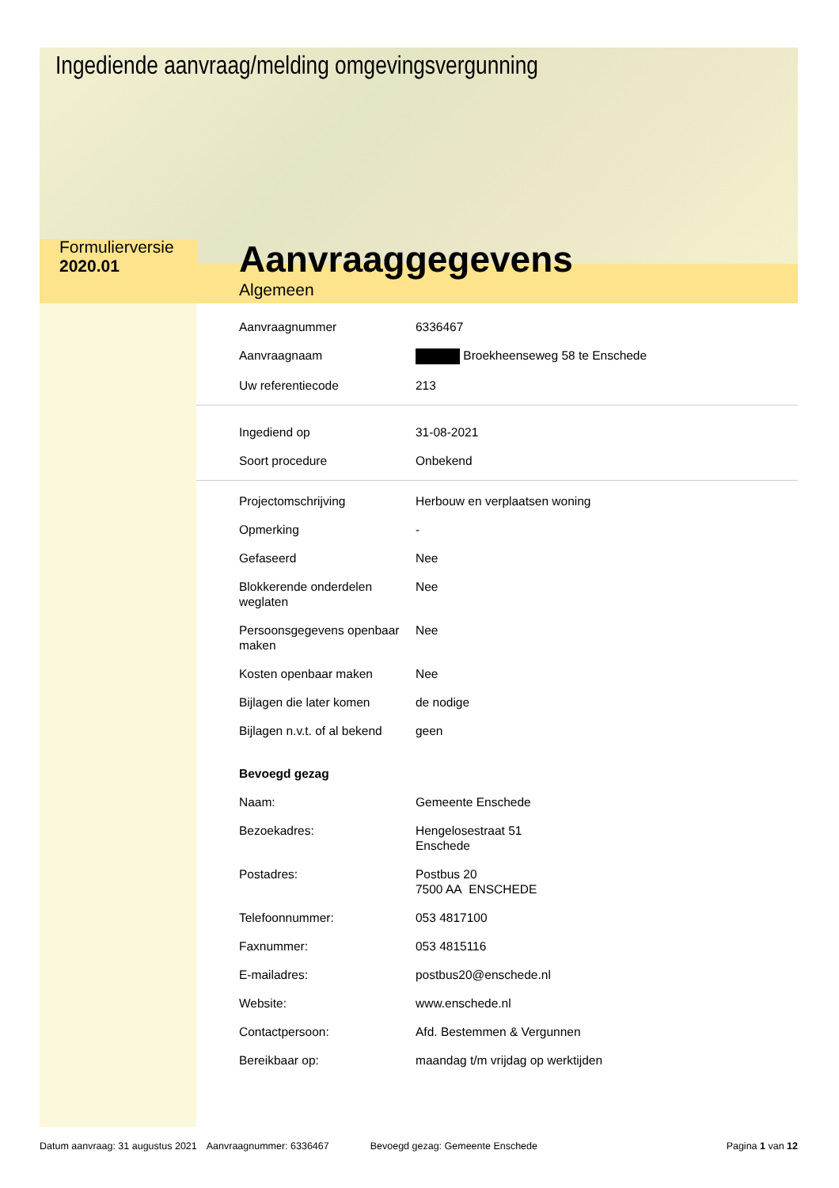Ingediende aanvraag/melding omgevingsvergunning
Formulierversie
2020.01
Aanvraaggegevens
Algemeen
| Aanvraagnummer | 6336467 |
| Aanvraagnaam | Broekheenseweg 58 te Enschede |
| Uw referentiecode | 213 |
| Ingediend op | 31-08-2021 |
| Soort procedure | Onbekend |
| Projectomschrijving | Herbouw en verplaatsen woning |
| Opmerking | - |
| Gefaseerd | Nee |
| Blokkerende onderdelen weglaten | Nee |
| Persoonsgegevens openbaar maken | Nee |
| Kosten openbaar maken | Nee |
| Bijlagen die later komen | de nodige |
| Bijlagen n.v.t. of al bekend | geen |
| Bevoegd gezag | |
| Naam: | Gemeente Enschede |
| Bezoekadres: | Hengelosestraat 51 Enschede |
| Postadres: | Postbus 20 7500 AA ENSCHEDE |
| Telefoonnummer: | 053 4817100 |
| Faxnummer: | 053 4815116 |
| E-mailadres: | postbus20@enschede.nl |
| Website: | www.enschede.nl |
| Contactpersoon: | Afd. Bestemmen & Vergunnen |
| Bereikbaar op: | maandag t/m vrijdag op werktijden |
Datum aanvraag: 31 augustus 2021 Aanvraagnummer: 6336467 Bevoegd gezag: Gemeente Enschede Pagina 1 van 12